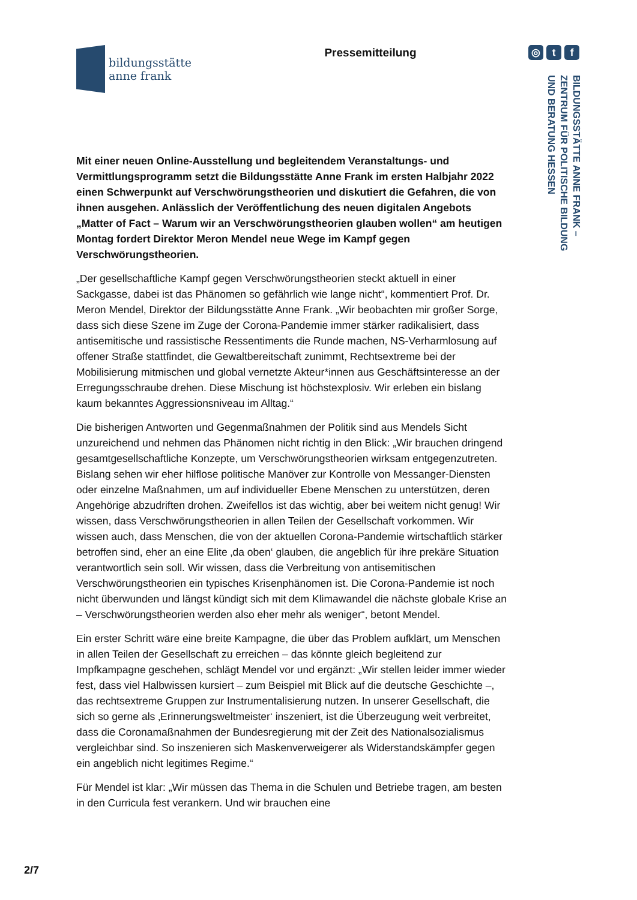bildungsstätte
anne frank
Pressemitteilung
◎ t f
BILDUNGSSTÄTTE ANNE FRANK –
ZENTRUM FÜR POLITISCHE BILDUNG
UND BERATUNG HESSEN
Mit einer neuen Online-Ausstellung und begleitendem Veranstaltungs- und Vermittlungsprogramm setzt die Bildungsstätte Anne Frank im ersten Halbjahr 2022 einen Schwerpunkt auf Verschwörungstheorien und diskutiert die Gefahren, die von ihnen ausgehen. Anlässlich der Veröffentlichung des neuen digitalen Angebots „Matter of Fact – Warum wir an Verschwörungstheorien glauben wollen“ am heutigen Montag fordert Direktor Meron Mendel neue Wege im Kampf gegen Verschwörungstheorien.
„Der gesellschaftliche Kampf gegen Verschwörungstheorien steckt aktuell in einer Sackgasse, dabei ist das Phänomen so gefährlich wie lange nicht“, kommentiert Prof. Dr. Meron Mendel, Direktor der Bildungsstätte Anne Frank. „Wir beobachten mir großer Sorge, dass sich diese Szene im Zuge der Corona-Pandemie immer stärker radikalisiert, dass antisemitische und rassistische Ressentiments die Runde machen, NS-Verharmlosung auf offener Straße stattfindet, die Gewaltbereitschaft zunimmt, Rechtsextreme bei der Mobilisierung mitmischen und global vernetzte Akteur*innen aus Geschäftsinteresse an der Erregungsschraube drehen. Diese Mischung ist höchstexplosiv. Wir erleben ein bislang kaum bekanntes Aggressionsniveau im Alltag.“
Die bisherigen Antworten und Gegenmaßnahmen der Politik sind aus Mendels Sicht unzureichend und nehmen das Phänomen nicht richtig in den Blick: „Wir brauchen dringend gesamtgesellschaftliche Konzepte, um Verschwörungs­theorien wirksam entgegenzutreten. Bislang sehen wir eher hilflose politische Manöver zur Kontrolle von Messanger-Diensten oder einzelne Maßnahmen, um auf individueller Ebene Menschen zu unterstützen, deren Angehörige abzudriften drohen. Zweifellos ist das wichtig, aber bei weitem nicht genug! Wir wissen, dass Verschwörungstheorien in allen Teilen der Gesellschaft vorkommen. Wir wissen auch, dass Menschen, die von der aktuellen Corona-Pandemie wirtschaftlich stärker betroffen sind, eher an eine Elite ‚da oben‘ glauben, die angeblich für ihre prekäre Situation verantwortlich sein soll. Wir wissen, dass die Verbreitung von antisemitischen Verschwörungstheorien ein typisches Krisenphänomen ist. Die Corona-Pandemie ist noch nicht überwunden und längst kündigt sich mit dem Klimawandel die nächste globale Krise an – Verschwörungstheorien werden also eher mehr als weniger“, betont Mendel.
Ein erster Schritt wäre eine breite Kampagne, die über das Problem aufklärt, um Menschen in allen Teilen der Gesellschaft zu erreichen – das könnte gleich begleitend zur Impfkampagne geschehen, schlägt Mendel vor und ergänzt: „Wir stellen leider immer wieder fest, dass viel Halbwissen kursiert – zum Beispiel mit Blick auf die deutsche Geschichte –, das rechtsextreme Gruppen zur Instrumentalisierung nutzen. In unserer Gesellschaft, die sich so gerne als ‚Erinnerungsweltmeister‘ inszeniert, ist die Überzeugung weit verbreitet, dass die Coronamaßnahmen der Bundesregierung mit der Zeit des Nationalsozialismus vergleichbar sind. So inszenieren sich Maskenverweigerer als Widerstands­kämpfer gegen ein angeblich nicht legitimes Regime.“
Für Mendel ist klar: „Wir müssen das Thema in die Schulen und Betriebe tragen, am besten in den Curricula fest verankern. Und wir brauchen eine
2/7